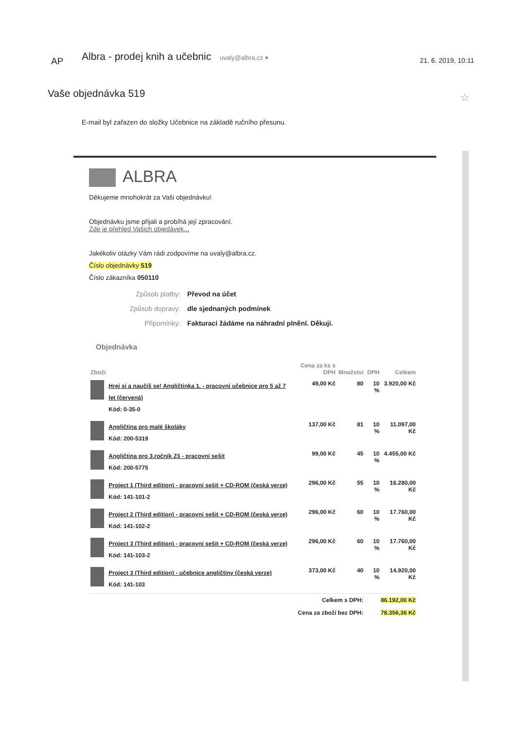AP
Albra - prodej knih a učebnic uvaly@albra.cz ▾
21. 6. 2019, 10:11
Vaše objednávka 519 ☆
E-mail byl zařazen do složky Učebnice na základě ručního přesunu.
ALBRA
Děkujeme mnohokrát za Vaši objednávku!
Objednávku jsme přijali a probíhá její zpracování.
Zde je přehled Vašich objedávek...
Jakékoliv otázky Vám rádi zodpovíme na uvaly@albra.cz.
Číslo objednávky 519
Číslo zákazníka 050110
| Způsob platby: | Převod na účet |
| Způsob dopravy: | dle sjednaných podmínek |
| Připomínky: | Fakturaci žádáme na náhradní plnění. Děkuji. |
Objednávka
| Zboží | | Cena za ks s DPH | Množství | DPH | Celkem |
| --- | --- | --- | --- | --- | --- |
| | Hrej si a naučíš se! Angličtinka 1. - pracovní učebnice pro 5 až 7 let (červená) Kód: 0-35-0 | 49,00 Kč | 80 | 10 % | 3.920,00 Kč |
| | Angličtina pro malé školáky Kód: 200-5319 | 137,00 Kč | 81 | 10 % | 11.097,00 Kč |
| | Angličtina pro 3.ročník Zš - pracovní sešit Kód: 200-5775 | 99,00 Kč | 45 | 10 % | 4.455,00 Kč |
| | Project 1 (Third edition) - pracovní sešit + CD-ROM (česká verze) Kód: 141-101-2 | 296,00 Kč | 55 | 10 % | 16.280,00 Kč |
| | Project 2 (Third edition) - pracovní sešit + CD-ROM (česká verze) Kód: 141-102-2 | 296,00 Kč | 60 | 10 % | 17.760,00 Kč |
| | Project 3 (Third edition) - pracovní sešit + CD-ROM (česká verze) Kód: 141-103-2 | 296,00 Kč | 60 | 10 % | 17.760,00 Kč |
| | Project 3 (Third edition) - učebnice angličtiny (česká verze) Kód: 141-103 | 373,00 Kč | 40 | 10 % | 14.920,00 Kč |
| Celkem s DPH: | | | | 86.192,00 Kč | |
| Cena za zboží bez DPH: | | | | 78.356,36 Kč | |